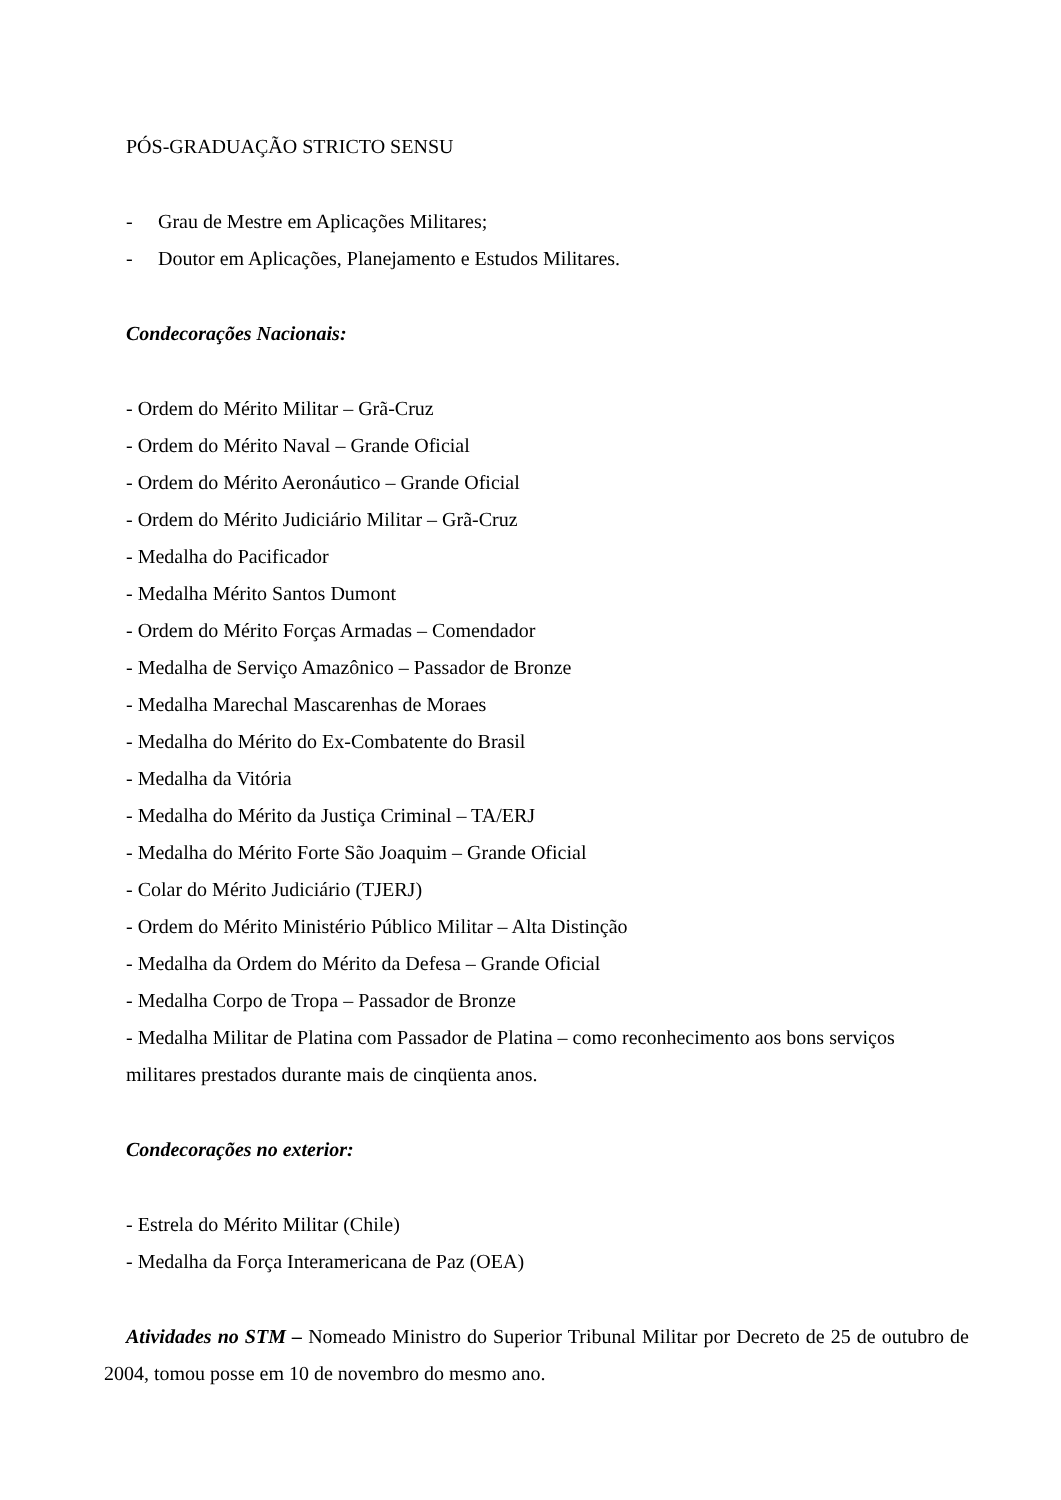PÓS-GRADUAÇÃO STRICTO SENSU
- Grau de Mestre em Aplicações Militares;
- Doutor em Aplicações, Planejamento e Estudos Militares.
Condecorações Nacionais:
- Ordem do Mérito Militar – Grã-Cruz
- Ordem do Mérito Naval – Grande Oficial
- Ordem do Mérito Aeronáutico – Grande Oficial
- Ordem do Mérito Judiciário Militar – Grã-Cruz
- Medalha do Pacificador
- Medalha Mérito Santos Dumont
- Ordem do Mérito Forças Armadas – Comendador
- Medalha de Serviço Amazônico – Passador de Bronze
- Medalha Marechal Mascarenhas de Moraes
- Medalha do Mérito do Ex-Combatente do Brasil
- Medalha da Vitória
- Medalha do Mérito da Justiça Criminal – TA/ERJ
- Medalha do Mérito Forte São Joaquim – Grande Oficial
- Colar do Mérito Judiciário (TJERJ)
- Ordem do Mérito Ministério Público Militar – Alta Distinção
- Medalha da Ordem do Mérito da Defesa – Grande Oficial
- Medalha Corpo de Tropa – Passador de Bronze
- Medalha Militar de Platina com Passador de Platina – como reconhecimento aos bons serviços militares prestados durante mais de cinqüenta anos.
Condecorações no exterior:
- Estrela do Mérito Militar (Chile)
- Medalha da Força Interamericana de Paz (OEA)
Atividades no STM – Nomeado Ministro do Superior Tribunal Militar por Decreto de 25 de outubro de 2004, tomou posse em 10 de novembro do mesmo ano.